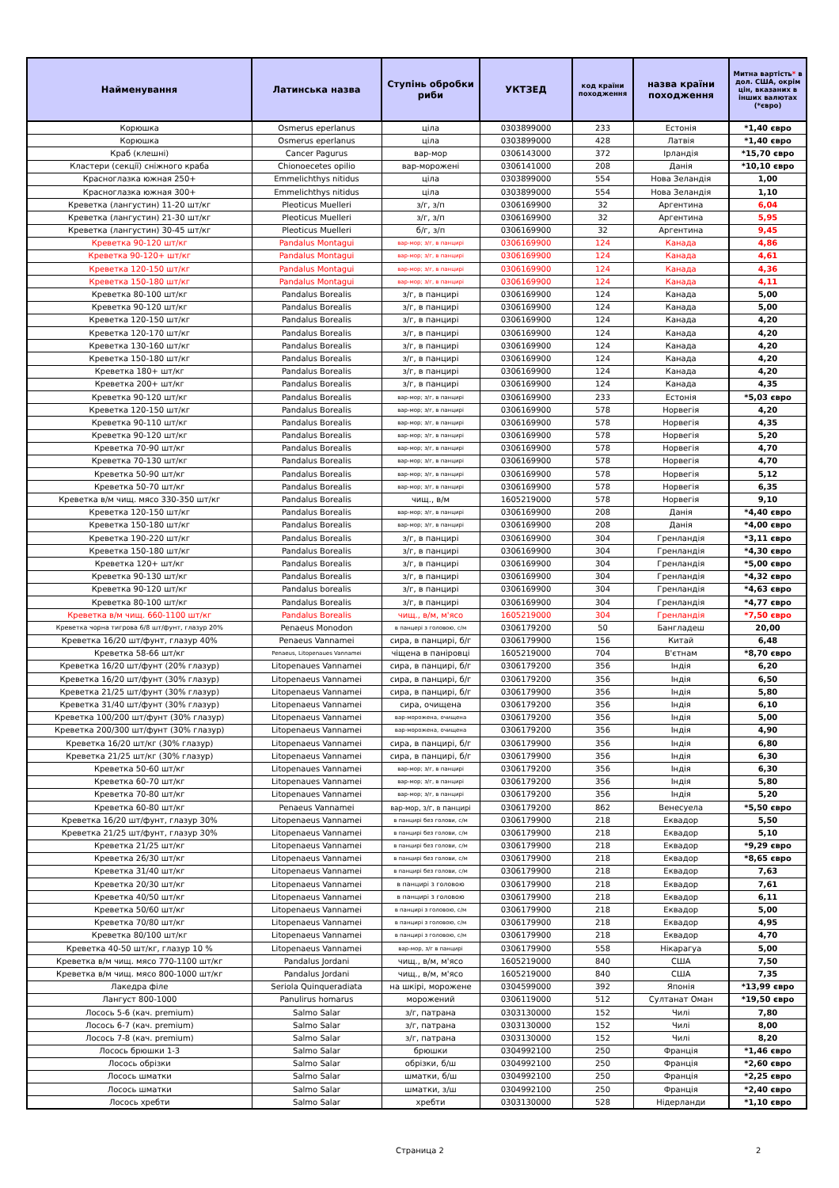| Найменування | Латинська назва | Ступінь обробки риби | УКТЗЕД | код країни походження | назва країни походження | Митна вартість * в дол. США, окрім цін, вказаних в інших валютах (*євро) |
| --- | --- | --- | --- | --- | --- | --- |
| Корюшка | Osmerus eperlanus | ціла | 0303899000 | 233 | Естонія | *1,40 євро |
| Корюшка | Osmerus eperlanus | ціла | 0303899000 | 428 | Латвія | *1,40 євро |
| Краб (клешні) | Cancer Pagurus | вар-мор | 0306143000 | 372 | Ірландія | *15,70 євро |
| Кластери (секції) сніжного краба | Chionoecetes opilio | вар-морожені | 0306141000 | 208 | Данія | *10,10 євро |
| Красноглазка южная 250+ | Emmelichthys nitidus | ціла | 0303899000 | 554 | Нова Зеландія | 1,00 |
| Красноглазка южная 300+ | Emmelichthys nitidus | ціла | 0303899000 | 554 | Нова Зеландія | 1,10 |
| Креветка (лангустин) 11-20 шт/кг | Pleoticus Muelleri | з/г, з/п | 0306169900 | 32 | Аргентина | 6,04 |
| Креветка (лангустин) 21-30 шт/кг | Pleoticus Muelleri | з/г, з/п | 0306169900 | 32 | Аргентина | 5,95 |
| Креветка (лангустин) 30-45 шт/кг | Pleoticus Muelleri | б/г, з/п | 0306169900 | 32 | Аргентина | 9,45 |
| Креветка 90-120 шт/кг | Pandalus Montagui | вар-мор; з/г, в панцирі | 0306169900 | 124 | Канада | 4,86 |
| Креветка 90-120+ шт/кг | Pandalus Montagui | вар-мор; з/г, в панцирі | 0306169900 | 124 | Канада | 4,61 |
| Креветка 120-150 шт/кг | Pandalus Montagui | вар-мор; з/г, в панцирі | 0306169900 | 124 | Канада | 4,36 |
| Креветка 150-180 шт/кг | Pandalus Montagui | вар-мор; з/г, в панцирі | 0306169900 | 124 | Канада | 4,11 |
| Креветка 80-100 шт/кг | Pandalus Borealis | з/г, в панцирі | 0306169900 | 124 | Канада | 5,00 |
| Креветка 90-120 шт/кг | Pandalus Borealis | з/г, в панцирі | 0306169900 | 124 | Канада | 5,00 |
| Креветка 120-150 шт/кг | Pandalus Borealis | з/г, в панцирі | 0306169900 | 124 | Канада | 4,20 |
| Креветка 120-170 шт/кг | Pandalus Borealis | з/г, в панцирі | 0306169900 | 124 | Канада | 4,20 |
| Креветка 130-160 шт/кг | Pandalus Borealis | з/г, в панцирі | 0306169900 | 124 | Канада | 4,20 |
| Креветка 150-180 шт/кг | Pandalus Borealis | з/г, в панцирі | 0306169900 | 124 | Канада | 4,20 |
| Креветка 180+ шт/кг | Pandalus Borealis | з/г, в панцирі | 0306169900 | 124 | Канада | 4,20 |
| Креветка 200+ шт/кг | Pandalus Borealis | з/г, в панцирі | 0306169900 | 124 | Канада | 4,35 |
| Креветка 90-120 шт/кг | Pandalus Borealis | вар-мор; з/г, в панцирі | 0306169900 | 233 | Естонія | *5,03 євро |
| Креветка 120-150 шт/кг | Pandalus Borealis | вар-мор; з/г, в панцирі | 0306169900 | 578 | Норвегія | 4,20 |
| Креветка 90-110 шт/кг | Pandalus Borealis | вар-мор; з/г, в панцирі | 0306169900 | 578 | Норвегія | 4,35 |
| Креветка 90-120 шт/кг | Pandalus Borealis | вар-мор; з/г, в панцирі | 0306169900 | 578 | Норвегія | 5,20 |
| Креветка 70-90 шт/кг | Pandalus Borealis | вар-мор; з/г, в панцирі | 0306169900 | 578 | Норвегія | 4,70 |
| Креветка 70-130 шт/кг | Pandalus Borealis | вар-мор; з/г, в панцирі | 0306169900 | 578 | Норвегія | 4,70 |
| Креветка 50-90 шт/кг | Pandalus Borealis | вар-мор; з/г, в панцирі | 0306169900 | 578 | Норвегія | 5,12 |
| Креветка 50-70 шт/кг | Pandalus Borealis | вар-мор; з/г, в панцирі | 0306169900 | 578 | Норвегія | 6,35 |
| Креветка в/м чищ. мясо 330-350 шт/кг | Pandalus Borealis | чищ., в/м | 1605219000 | 578 | Норвегія | 9,10 |
| Креветка 120-150 шт/кг | Pandalus Borealis | вар-мор; з/г, в панцирі | 0306169900 | 208 | Данія | *4,40 євро |
| Креветка 150-180 шт/кг | Pandalus Borealis | вар-мор; з/г, в панцирі | 0306169900 | 208 | Данія | *4,00 євро |
| Креветка 190-220 шт/кг | Pandalus Borealis | з/г, в панцирі | 0306169900 | 304 | Гренландія | *3,11 євро |
| Креветка 150-180 шт/кг | Pandalus Borealis | з/г, в панцирі | 0306169900 | 304 | Гренландія | *4,30 євро |
| Креветка 120+ шт/кг | Pandalus Borealis | з/г, в панцирі | 0306169900 | 304 | Гренландія | *5,00 євро |
| Креветка 90-130 шт/кг | Pandalus Borealis | з/г, в панцирі | 0306169900 | 304 | Гренландія | *4,32 євро |
| Креветка 90-120 шт/кг | Pandalus borealis | з/г, в панцирі | 0306169900 | 304 | Гренландія | *4,63 євро |
| Креветка 80-100 шт/кг | Pandalus Borealis | з/г, в панцирі | 0306169900 | 304 | Гренландія | *4,77 євро |
| Креветка в/м чищ. 660-1100 шт/кг | Pandalus Borealis | чищ., в/м, м'ясо | 1605219000 | 304 | Гренландія | *7,50 євро |
| Креветка чорна тигрова 6/8 шт/фунт, глазур 20% | Penaeus Monodon | в панцері з головою, с/м | 0306179200 | 50 | Бангладеш | 20,00 |
| Креветка 16/20 шт/фунт, глазур 40% | Penaeus Vannamei | сира, в панцирі, б/г | 0306179900 | 156 | Китай | 6,48 |
| Креветка 58-66 шт/кг | Penaeus, Litopenaues Vannamei | чіщена в паніровці | 1605219000 | 704 | В'єтнам | *8,70 євро |
| Креветка 16/20 шт/фунт (20% глазур) | Litopenaues Vannamei | сира, в панцирі, б/г | 0306179200 | 356 | Індія | 6,20 |
| Креветка 16/20 шт/фунт (30% глазур) | Litopenaeus Vannamei | сира, в панцирі, б/г | 0306179200 | 356 | Індія | 6,50 |
| Креветка 21/25 шт/фунт (30% глазур) | Litopenaeus Vannamei | сира, в панцирі, б/г | 0306179900 | 356 | Індія | 5,80 |
| Креветка 31/40 шт/фунт (30% глазур) | Litopenaeus Vannamei | сира, очищена | 0306179200 | 356 | Індія | 6,10 |
| Креветка 100/200 шт/фунт (30% глазур) | Litopenaeus Vannamei | вар-морожена, очищена | 0306179200 | 356 | Індія | 5,00 |
| Креветка 200/300 шт/фунт (30% глазур) | Litopenaeus Vannamei | вар-морожена, очищена | 0306179200 | 356 | Індія | 4,90 |
| Креветка 16/20 шт/кг (30% глазур) | Litopenaeus Vannamei | сира, в панцирі, б/г | 0306179900 | 356 | Індія | 6,80 |
| Креветка 21/25 шт/кг (30% глазур) | Litopenaeus Vannamei | сира, в панцирі, б/г | 0306179900 | 356 | Індія | 6,30 |
| Креветка 50-60 шт/кг | Litopenaues Vannamei | вар-мор; з/г, в панцирі | 0306179200 | 356 | Індія | 6,30 |
| Креветка 60-70 шт/кг | Litopenaues Vannamei | вар-мор; з/г, в панцирі | 0306179200 | 356 | Індія | 5,80 |
| Креветка 70-80 шт/кг | Litopenaues Vannamei | вар-мор; з/г, в панцирі | 0306179200 | 356 | Індія | 5,20 |
| Креветка 60-80 шт/кг | Penaeus Vannamei | вар-мор, з/г, в панцирі | 0306179200 | 862 | Венесуела | *5,50 євро |
| Креветка 16/20 шт/фунт, глазур 30% | Litopenaeus Vannamei | в панцирі без голови, с/м | 0306179900 | 218 | Еквадор | 5,50 |
| Креветка 21/25 шт/фунт, глазур 30% | Litopenaeus Vannamei | в панцирі без голови, с/м | 0306179900 | 218 | Еквадор | 5,10 |
| Креветка 21/25 шт/кг | Litopenaeus Vannamei | в панцирі без голови, с/м | 0306179900 | 218 | Еквадор | *9,29 євро |
| Креветка 26/30 шт/кг | Litopenaeus Vannamei | в панцирі без голови, с/м | 0306179900 | 218 | Еквадор | *8,65 євро |
| Креветка 31/40 шт/кг | Litopenaeus Vannamei | в панцирі без голови, с/м | 0306179900 | 218 | Еквадор | 7,63 |
| Креветка 20/30 шт/кг | Litopenaeus Vannamei | в панцирі з головою | 0306179900 | 218 | Еквадор | 7,61 |
| Креветка 40/50 шт/кг | Litopenaeus Vannamei | в панцирі з головою | 0306179900 | 218 | Еквадор | 6,11 |
| Креветка 50/60 шт/кг | Litopenaeus Vannamei | в панцирі з головою, с/м | 0306179900 | 218 | Еквадор | 5,00 |
| Креветка 70/80 шт/кг | Litopenaeus Vannamei | в панцирі з головою, с/м | 0306179900 | 218 | Еквадор | 4,95 |
| Креветка 80/100 шт/кг | Litopenaeus Vannamei | в панцирі з головою, с/м | 0306179900 | 218 | Еквадор | 4,70 |
| Креветка 40-50 шт/кг, глазур 10 % | Litopenaeus Vannamei | вар-мор, з/г в панцирі | 0306179900 | 558 | Нікарагуа | 5,00 |
| Креветка в/м чищ. мясо 770-1100 шт/кг | Pandalus Jordani | чищ., в/м, м'ясо | 1605219000 | 840 | США | 7,50 |
| Креветка в/м чищ. мясо 800-1000 шт/кг | Pandalus Jordani | чищ., в/м, м'ясо | 1605219000 | 840 | США | 7,35 |
| Лакедра філе | Seriola Quinqueradiata | на шкірі, морожене | 0304599000 | 392 | Японія | *13,99 євро |
| Лангуст 800-1000 | Panulirus homarus | морожений | 0306119000 | 512 | Султанат Оман | *19,50 євро |
| Лосось 5-6 (кач. premium) | Salmo Salar | з/г, патрана | 0303130000 | 152 | Чилі | 7,80 |
| Лосось 6-7 (кач. premium) | Salmo Salar | з/г, патрана | 0303130000 | 152 | Чилі | 8,00 |
| Лосось 7-8 (кач. premium) | Salmo Salar | з/г, патрана | 0303130000 | 152 | Чилі | 8,20 |
| Лосось брюшки 1-3 | Salmo Salar | брюшки | 0304992100 | 250 | Франція | *1,46 євро |
| Лосось обрізки | Salmo Salar | обрізки, б/ш | 0304992100 | 250 | Франція | *2,60 євро |
| Лосось шматки | Salmo Salar | шматки, б/ш | 0304992100 | 250 | Франція | *2,25 євро |
| Лосось шматки | Salmo Salar | шматки, з/ш | 0304992100 | 250 | Франція | *2,40 євро |
| Лосось хребти | Salmo Salar | хребти | 0303130000 | 528 | Нідерланди | *1,10 євро |
Страница 2 2